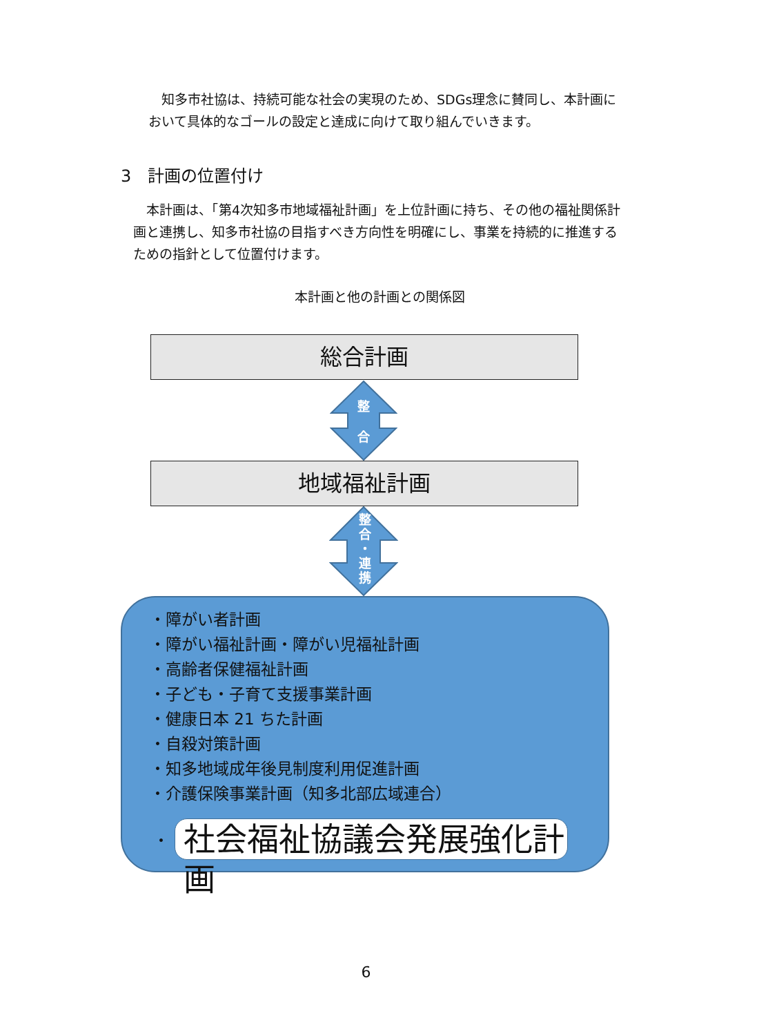知多市社協は、持続可能な社会の実現のため、SDGs理念に賛同し、本計画において具体的なゴールの設定と達成に向けて取り組んでいきます。
3　計画の位置付け
　本計画は、「第4次知多市地域福祉計画」を上位計画に持ち、その他の福祉関係計画と連携し、知多市社協の目指すべき方向性を明確にし、事業を持続的に推進するための指針として位置付けます。
本計画と他の計画との関係図
総合計画
整
合
地域福祉計画
整
合
・
連
携
・障がい者計画
・障がい福祉計画・障がい児福祉計画
・高齢者保健福祉計画
・子ども・子育て支援事業計画
・健康日本 21 ちた計画
・自殺対策計画
・知多地域成年後見制度利用促進計画
・介護保険事業計画（知多北部広域連合）
・
社会福祉協議会発展強化計画
6